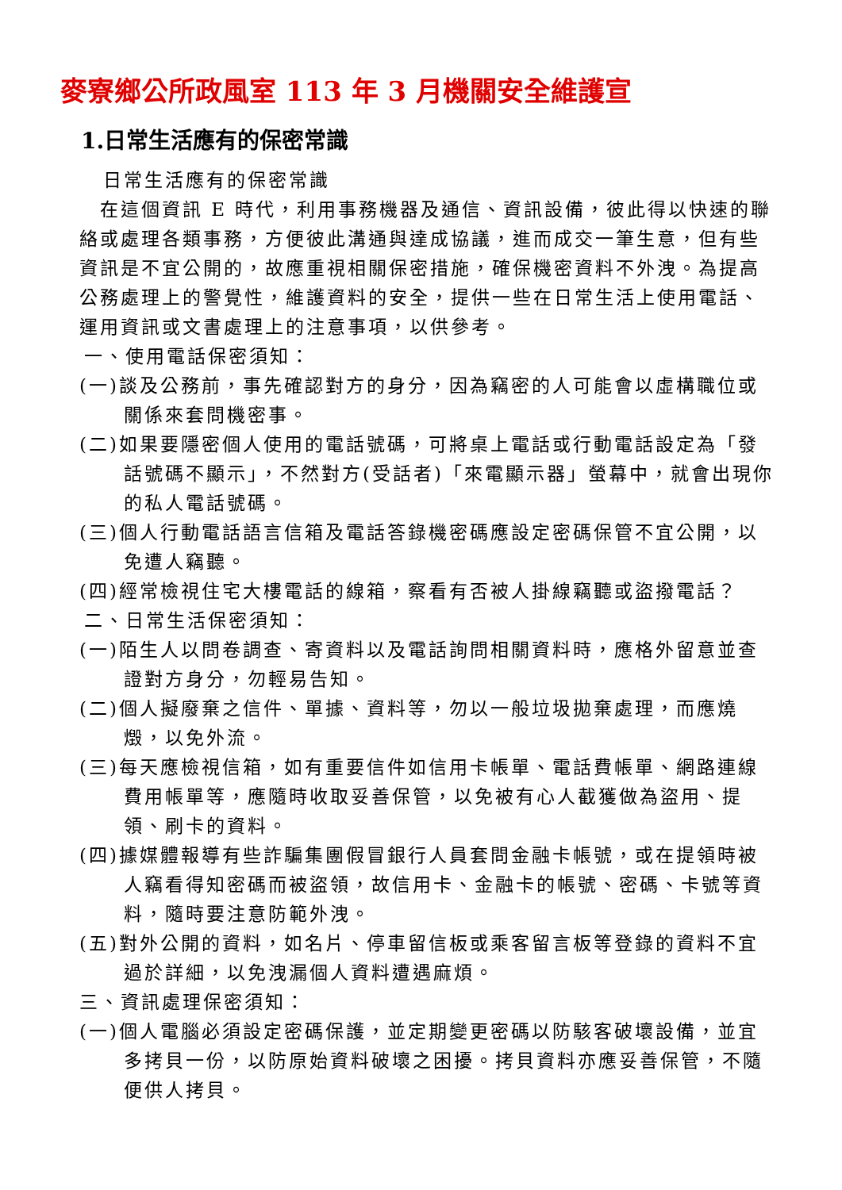麥寮鄉公所政風室 113 年 3 月機關安全維護宣
1.日常生活應有的保密常識
日常生活應有的保密常識
在這個資訊 E 時代，利用事務機器及通信、資訊設備，彼此得以快速的聯絡或處理各類事務，方便彼此溝通與達成協議，進而成交一筆生意，但有些資訊是不宜公開的，故應重視相關保密措施，確保機密資料不外洩。為提高公務處理上的警覺性，維護資料的安全，提供一些在日常生活上使用電話、運用資訊或文書處理上的注意事項，以供參考。
一、使用電話保密須知：
(一)談及公務前，事先確認對方的身分，因為竊密的人可能會以虛構職位或關係來套問機密事。
(二)如果要隱密個人使用的電話號碼，可將桌上電話或行動電話設定為「發話號碼不顯示」，不然對方(受話者)「來電顯示器」螢幕中，就會出現你的私人電話號碼。
(三)個人行動電話語言信箱及電話答錄機密碼應設定密碼保管不宜公開，以免遭人竊聽。
(四)經常檢視住宅大樓電話的線箱，察看有否被人掛線竊聽或盜撥電話？
二、日常生活保密須知：
(一)陌生人以問卷調查、寄資料以及電話詢問相關資料時，應格外留意並查證對方身分，勿輕易告知。
(二)個人擬廢棄之信件、單據、資料等，勿以一般垃圾拋棄處理，而應燒燬，以免外流。
(三)每天應檢視信箱，如有重要信件如信用卡帳單、電話費帳單、網路連線費用帳單等，應隨時收取妥善保管，以免被有心人截獲做為盜用、提領、刷卡的資料。
(四)據媒體報導有些詐騙集團假冒銀行人員套問金融卡帳號，或在提領時被人竊看得知密碼而被盜領，故信用卡、金融卡的帳號、密碼、卡號等資料，隨時要注意防範外洩。
(五)對外公開的資料，如名片、停車留信板或乘客留言板等登錄的資料不宜過於詳細，以免洩漏個人資料遭遇麻煩。
三、資訊處理保密須知：
(一)個人電腦必須設定密碼保護，並定期變更密碼以防駭客破壞設備，並宜多拷貝一份，以防原始資料破壞之困擾。拷貝資料亦應妥善保管，不隨便供人拷貝。